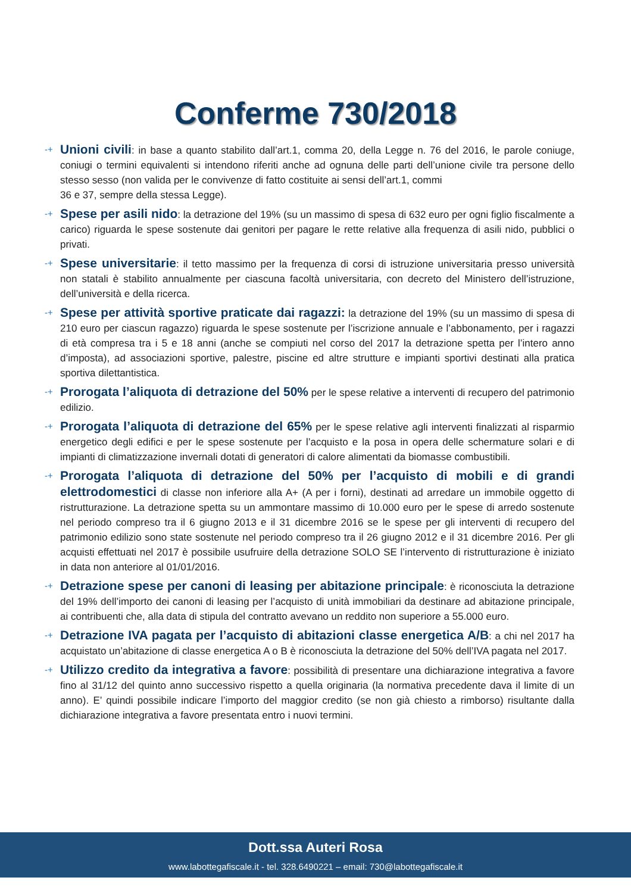Conferme 730/2018
-+ Unioni civili: in base a quanto stabilito dall’art.1, comma 20, della Legge n. 76 del 2016, le parole coniuge, coniugi o termini equivalenti si intendono riferiti anche ad ognuna delle parti dell’unione civile tra persone dello stesso sesso (non valida per le convivenze di fatto costituite ai sensi dell’art.1, commi
36 e 37, sempre della stessa Legge).
-+ Spese per asili nido: la detrazione del 19% (su un massimo di spesa di 632 euro per ogni figlio fiscalmente a carico) riguarda le spese sostenute dai genitori per pagare le rette relative alla frequenza di asili nido, pubblici o privati.
-+ Spese universitarie: il tetto massimo per la frequenza di corsi di istruzione universitaria presso università non statali è stabilito annualmente per ciascuna facoltà universitaria, con decreto del Ministero dell’istruzione, dell’università e della ricerca.
-+ Spese per attività sportive praticate dai ragazzi: la detrazione del 19% (su un massimo di spesa di 210 euro per ciascun ragazzo) riguarda le spese sostenute per l’iscrizione annuale e l’abbonamento, per i ragazzi di età compresa tra i 5 e 18 anni (anche se compiuti nel corso del 2017 la detrazione spetta per l’intero anno d’imposta), ad associazioni sportive, palestre, piscine ed altre strutture e impianti sportivi destinati alla pratica sportiva dilettantistica.
-+ Prorogata l’aliquota di detrazione del 50% per le spese relative a interventi di recupero del patrimonio edilizio.
-+ Prorogata l’aliquota di detrazione del 65% per le spese relative agli interventi finalizzati al risparmio energetico degli edifici e per le spese sostenute per l’acquisto e la posa in opera delle schermature solari e di impianti di climatizzazione invernali dotati di generatori di calore alimentati da biomasse combustibili.
-+ Prorogata l’aliquota di detrazione del 50% per l’acquisto di mobili e di grandi elettrodomestici di classe non inferiore alla A+ (A per i forni), destinati ad arredare un immobile oggetto di ristrutturazione. La detrazione spetta su un ammontare massimo di 10.000 euro per le spese di arredo sostenute nel periodo compreso tra il 6 giugno 2013 e il 31 dicembre 2016 se le spese per gli interventi di recupero del patrimonio edilizio sono state sostenute nel periodo compreso tra il 26 giugno 2012 e il 31 dicembre 2016. Per gli acquisti effettuati nel 2017 è possibile usufruire della detrazione SOLO SE l’intervento di ristrutturazione è iniziato in data non anteriore al 01/01/2016.
-+ Detrazione spese per canoni di leasing per abitazione principale: è riconosciuta la detrazione del 19% dell’importo dei canoni di leasing per l’acquisto di unità immobiliari da destinare ad abitazione principale, ai contribuenti che, alla data di stipula del contratto avevano un reddito non superiore a 55.000 euro.
-+ Detrazione IVA pagata per l’acquisto di abitazioni classe energetica A/B: a chi nel 2017 ha acquistato un’abitazione di classe energetica A o B è riconosciuta la detrazione del 50% dell’IVA pagata nel 2017.
-+ Utilizzo credito da integrativa a favore: possibilità di presentare una dichiarazione integrativa a favore fino al 31/12 del quinto anno successivo rispetto a quella originaria (la normativa precedente dava il limite di un anno). E’ quindi possibile indicare l’importo del maggior credito (se non già chiesto a rimborso) risultante dalla dichiarazione integrativa a favore presentata entro i nuovi termini.
Dott.ssa Auteri Rosa
www.labottegafiscale.it - tel. 328.6490221 – email: 730@labottegafiscale.it